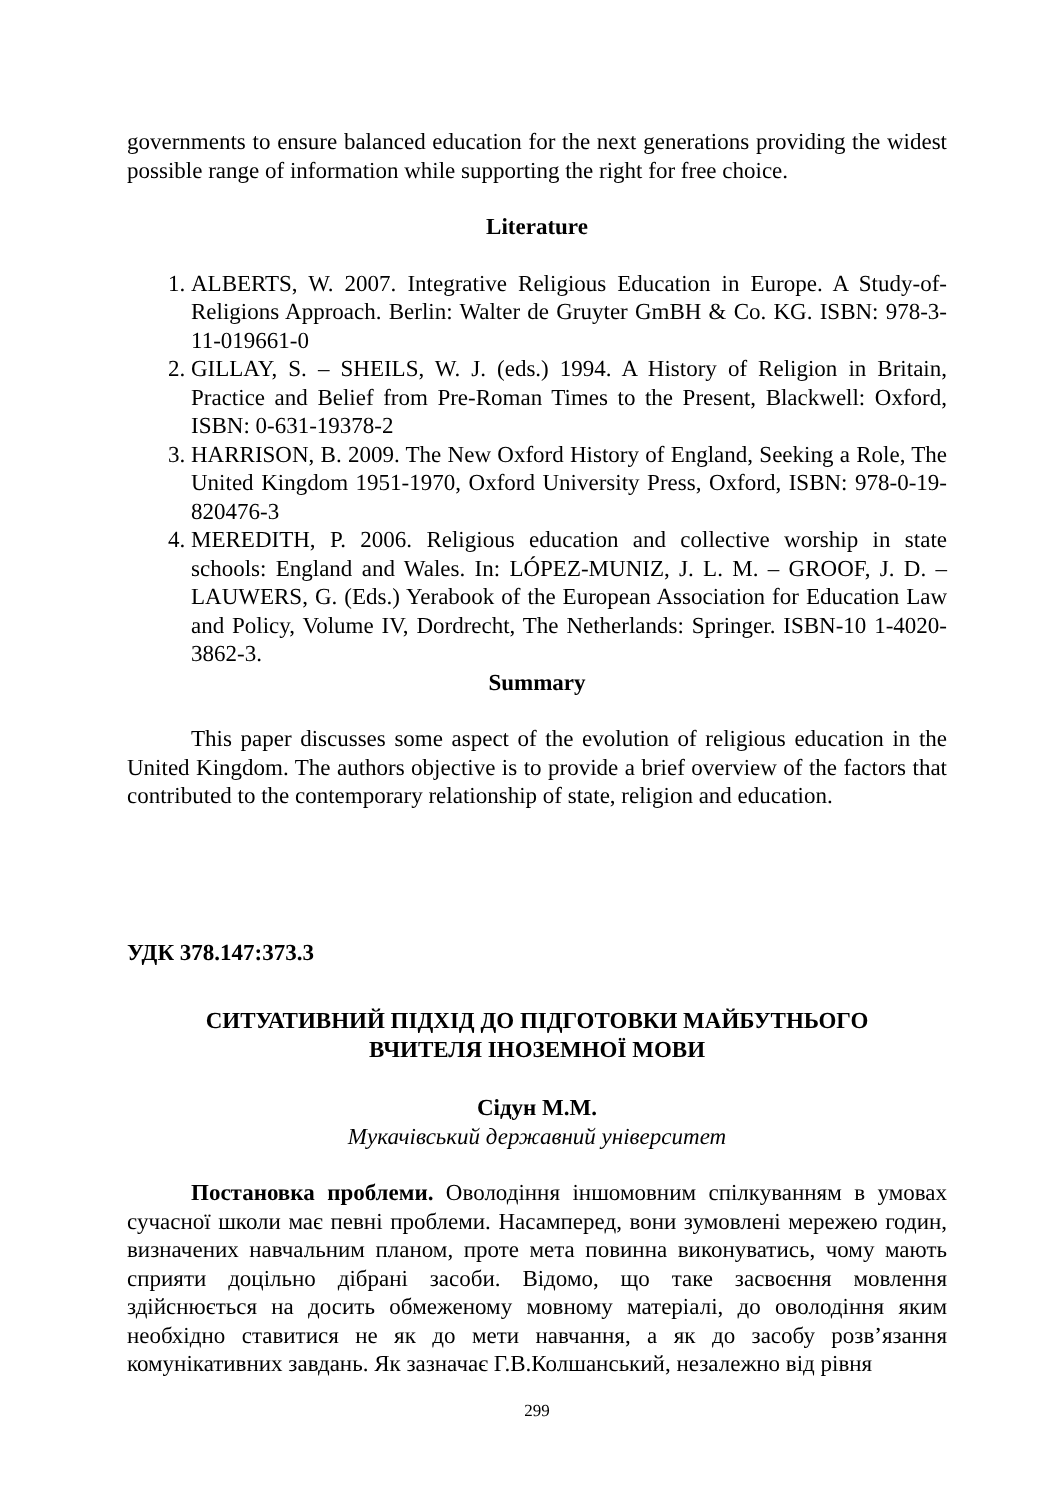governments to ensure balanced education for the next generations providing the widest possible range of information while supporting the right for free choice.
Literature
1. ALBERTS, W. 2007. Integrative Religious Education in Europe. A Study-of-Religions Approach. Berlin: Walter de Gruyter GmBH & Co. KG. ISBN: 978-3-11-019661-0
2. GILLAY, S. – SHEILS, W. J. (eds.) 1994. A History of Religion in Britain, Practice and Belief from Pre-Roman Times to the Present, Blackwell: Oxford, ISBN: 0-631-19378-2
3. HARRISON, B. 2009. The New Oxford History of England, Seeking a Role, The United Kingdom 1951-1970, Oxford University Press, Oxford, ISBN: 978-0-19-820476-3
4. MEREDITH, P. 2006. Religious education and collective worship in state schools: England and Wales. In: LÓPEZ-MUNIZ, J. L. M. – GROOF, J. D. – LAUWERS, G. (Eds.) Yerabook of the European Association for Education Law and Policy, Volume IV, Dordrecht, The Netherlands: Springer. ISBN-10 1-4020-3862-3.
Summary
This paper discusses some aspect of the evolution of religious education in the United Kingdom. The authors objective is to provide a brief overview of the factors that contributed to the contemporary relationship of state, religion and education.
УДК 378.147:373.3
СИТУАТИВНИЙ ПІДХІД ДО ПІДГОТОВКИ МАЙБУТНЬОГО
ВЧИТЕЛЯ ІНОЗЕМНОЇ МОВИ
Сідун М.М.
Мукачівський державний університет
Постановка проблеми. Оволодіння іншомовним спілкуванням в умовах сучасної школи має певні проблеми. Насамперед, вони зумовлені мережею годин, визначених навчальним планом, проте мета повинна виконуватись, чому мають сприяти доцільно дібрані засоби. Відомо, що таке засвоєння мовлення здійснюється на досить обмеженому мовному матеріалі, до оволодіння яким необхідно ставитися не як до мети навчання, а як до засобу розв’язання комунікативних завдань. Як зазначає Г.В.Колшанський, незалежно від рівня
299